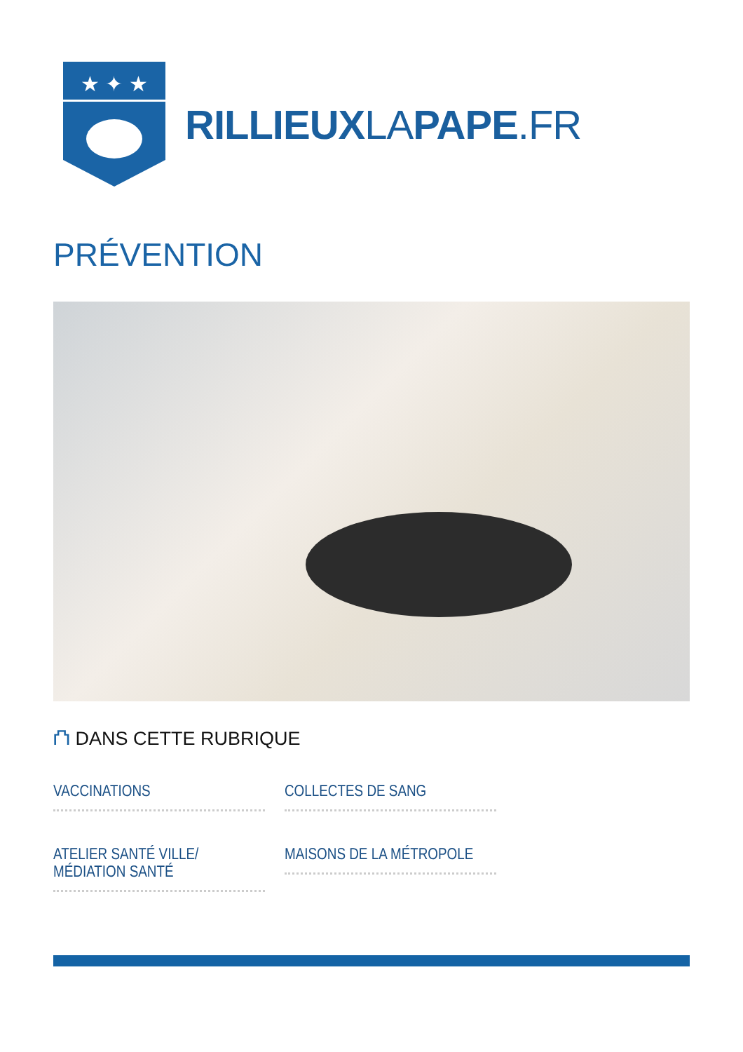★ ✦ ★
RILLIEUXLAPAPE.FR
PRÉVENTION
⛫ DANS CETTE RUBRIQUE
VACCINATIONS
COLLECTES DE SANG
ATELIER SANTÉ VILLE/
MÉDIATION SANTÉ
MAISONS DE LA MÉTROPOLE